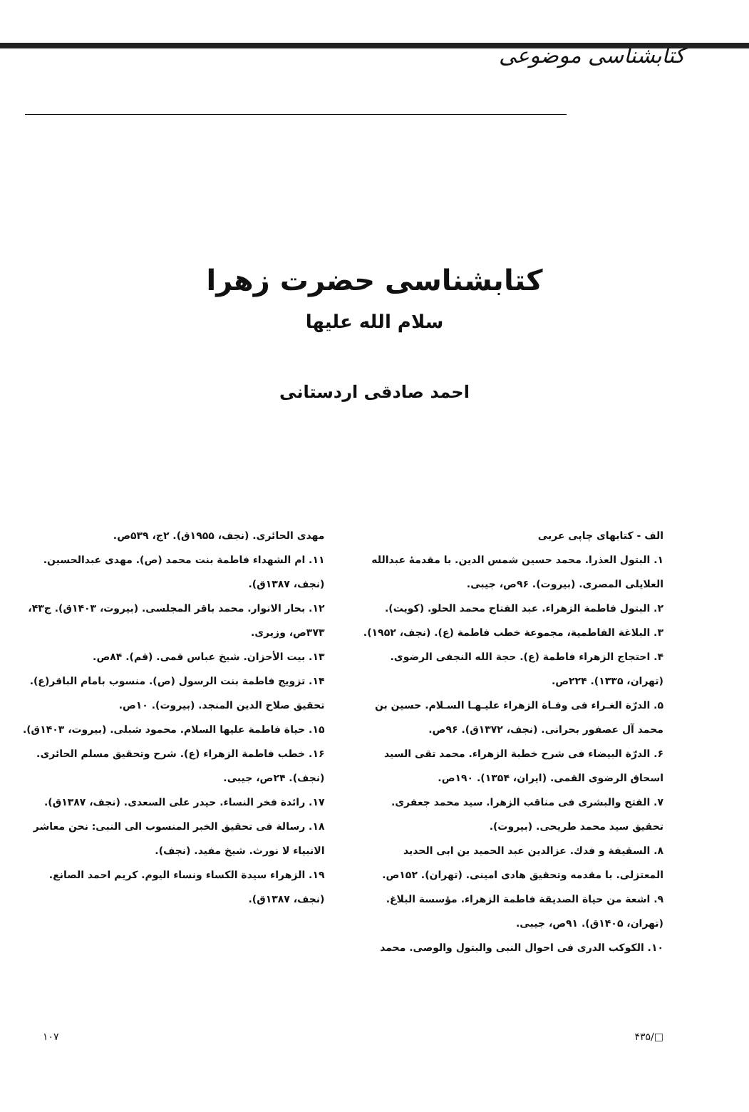کتابشناسی موضوعی
کتابشناسی حضرت زهرا
سلام الله علیها
احمد صادقی اردستانی
الف - کتابهای چاپی عربی
۱. البتول العذرا. محمد حسین شمس الدین. با مقدمهٔ عبدالله العلایلی المصری. (بیروت). ۹۶ص، جیبی.
۲. البتول فاطمة الزهراء. عبد الفتاح محمد الحلو. (کویت).
۳. البلاغة الفاطمیة، مجموعة خطب فاطمة (ع). (نجف، ۱۹۵۲).
۴. احتجاج الزهراء فاطمة (ع). حجة الله النجفی الرضوی. (تهران، ۱۳۳۵). ۲۲۴ص.
۵. الدرّة الغـراء فی وفـاة الزهراء علیـهـا السـلام. حسین بن محمد آل عصفور بحرانی. (نجف، ۱۳۷۲ق). ۹۶ص.
۶. الدرّة البیضاء فی شرح خطبة الزهراء. محمد تقی السید اسحاق الرضوی القمی. (ایران، ۱۳۵۴). ۱۹۰ص.
۷. الفتح والبشری فی مناقب الزهرا. سید محمد جعفری. تحقیق سید محمد طریحی. (بیروت).
۸. السقیفة و فدك. عزالدین عبد الحمید بن ابی الحدید المعتزلی. با مقدمه وتحقیق هادی امینی. (تهران). ۱۵۲ص.
۹. اشعة من حیاة الصدیقة فاطمة الزهراء. مؤسسة البلاغ. (تهران، ۱۴۰۵ق). ۹۱ص، جیبی.
۱۰. الکوکب الدری فی احوال النبی والبتول والوصی. محمد
مهدی الحائری. (نجف، ۱۹۵۵ق). ۲ج، ۵۳۹ص.
۱۱. ام الشهداء فاطمة بنت محمد (ص). مهدی عبدالحسین. (نجف، ۱۳۸۷ق).
۱۲. بحار الانوار. محمد باقر المجلسی. (بیروت، ۱۴۰۳ق). ج۴۳، ۳۷۳ص، وزیری.
۱۳. بیت الأحزان. شیخ عباس قمی. (قم). ۸۴ص.
۱۴. تزویج فاطمة بنت الرسول (ص). منسوب بامام الباقر(ع). تحقیق صلاح الدین المنجد. (بیروت). ۱۰ص.
۱۵. حیاة فاطمة علیها السلام. محمود شبلی. (بیروت، ۱۴۰۳ق).
۱۶. خطب فاطمة الزهراء (ع). شرح وتحقیق مسلم الحائری. (نجف). ۲۴ص، جیبی.
۱۷. رائدة فخر النساء. حیدر علی السعدی. (نجف، ۱۳۸۷ق).
۱۸. رسالة فی تحقیق الخبر المنسوب الی النبی: نحن معاشر الانبیاء لا نورث. شیخ مفید. (نجف).
۱۹. الزهراء سیدة الکساء ونساء الیوم. کریم احمد الصانع. (نجف، ۱۳۸۷ق).
□/۴۳۵ ۱۰۷